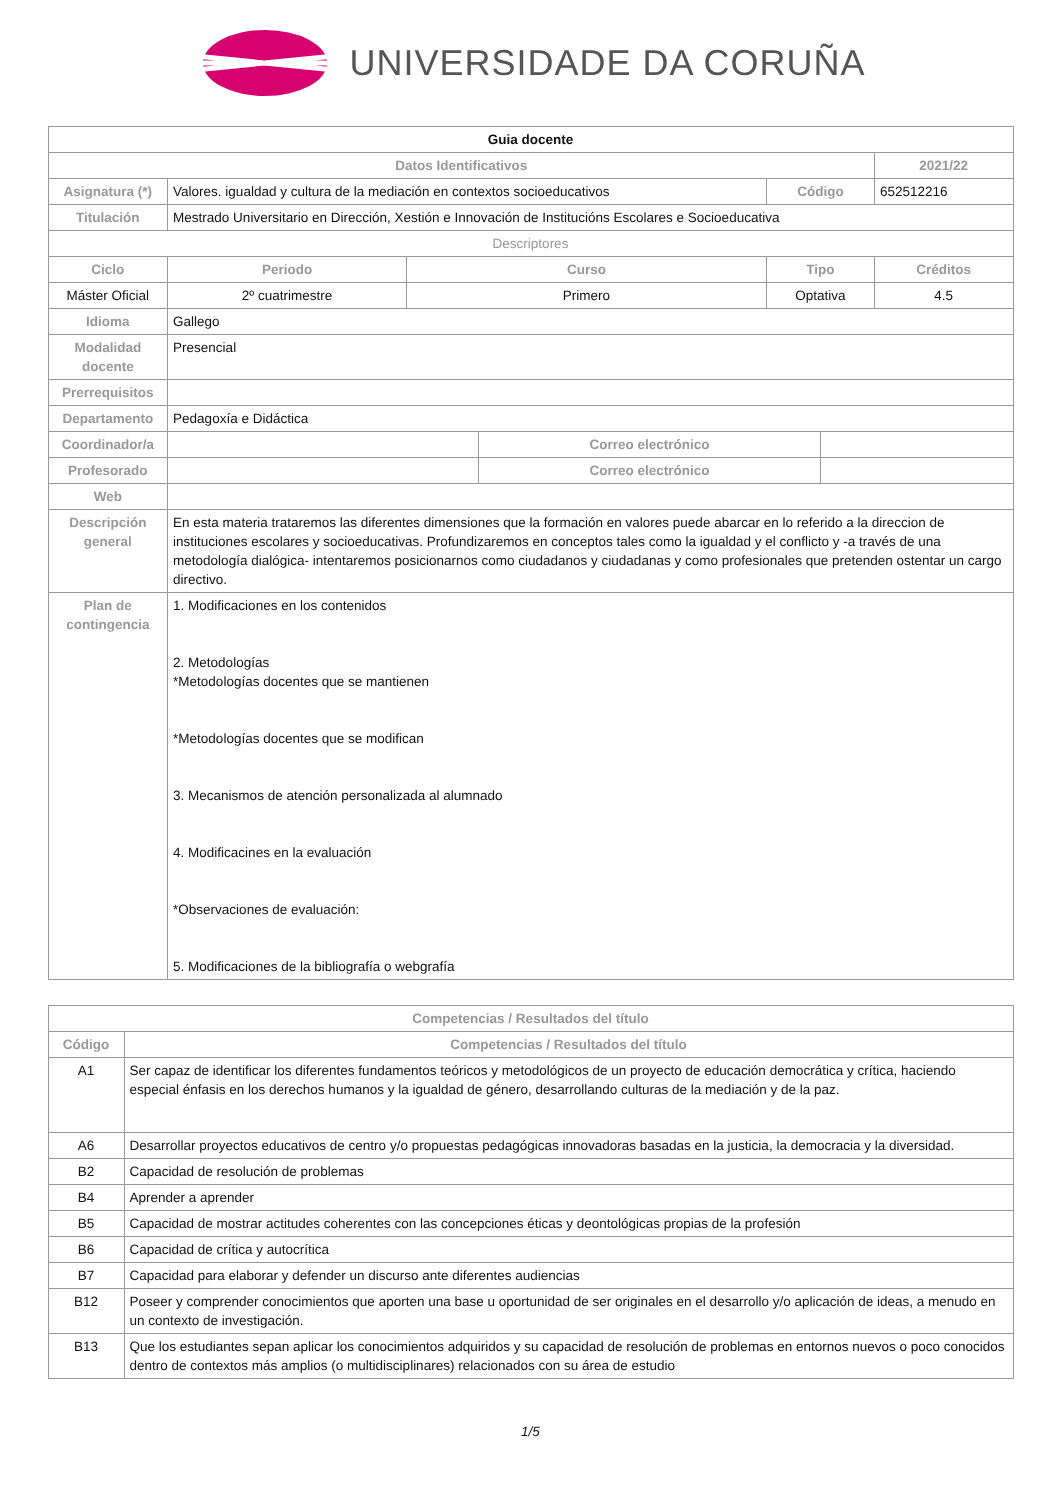UNIVERSIDADE DA CORUÑA
| Guia docente | | | | | | | | |
| Datos Identificativos | | | | | | | 2021/22 | |
| Asignatura (*) | Valores. igualdad y cultura de la mediación en contextos socioeducativos | | | | Código | | 652512216 | |
| Titulación | Mestrado Universitario en Dirección, Xestión e Innovación de Institucións Escolares e Socioeducativa | | | | | | | |
| Descriptores | | | | | | | | |
| Ciclo | | Periodo | Curso | | Tipo | | | Créditos |
| Máster Oficial | | 2º cuatrimestre | Primero | | Optativa | | | 4.5 |
| Idioma | Gallego | | | | | | | |
| Modalidad docente | Presencial | | | | | | | |
| Prerrequisitos | | | | | | | | |
| Departamento | Pedagoxía e Didáctica | | | | | | | |
| Coordinador/a | | | | Correo electrónico | | | | |
| Profesorado | | | | Correo electrónico | | | | |
| Web | | | | | | | | |
| Descripción general | En esta materia trataremos las diferentes dimensiones que la formación en valores puede abarcar en lo referido a la direccion de instituciones escolares y socioeducativas. Profundizaremos en conceptos tales como la igualdad y el conflicto y -a través de una metodología dialógica- intentaremos posicionarnos como ciudadanos y ciudadanas y como profesionales que pretenden ostentar un cargo directivo. | | | | | | | |
| Plan de contingencia | 1. Modificaciones en los contenidos 2. Metodologías *Metodologías docentes que se mantienen *Metodologías docentes que se modifican 3. Mecanismos de atención personalizada al alumnado 4. Modificacines en la evaluación *Observaciones de evaluación: 5. Modificaciones de la bibliografía o webgrafía | | | | | | | |
| Competencias / Resultados del título | |
| --- | --- |
| Código | Competencias / Resultados del título |
| A1 | Ser capaz de identificar los diferentes fundamentos teóricos y metodológicos de un proyecto de educación democrática y crítica, haciendo especial énfasis en los derechos humanos y la igualdad de género, desarrollando culturas de la mediación y de la paz. |
| A6 | Desarrollar proyectos educativos de centro y/o propuestas pedagógicas innovadoras basadas en la justicia, la democracia y la diversidad. |
| B2 | Capacidad de resolución de problemas |
| B4 | Aprender a aprender |
| B5 | Capacidad de mostrar actitudes coherentes con las concepciones éticas y deontológicas propias de la profesión |
| B6 | Capacidad de crítica y autocrítica |
| B7 | Capacidad para elaborar y defender un discurso ante diferentes audiencias |
| B12 | Poseer y comprender conocimientos que aporten una base u oportunidad de ser originales en el desarrollo y/o aplicación de ideas, a menudo en un contexto de investigación. |
| B13 | Que los estudiantes sepan aplicar los conocimientos adquiridos y su capacidad de resolución de problemas en entornos nuevos o poco conocidos dentro de contextos más amplios (o multidisciplinares) relacionados con su área de estudio |
1/5